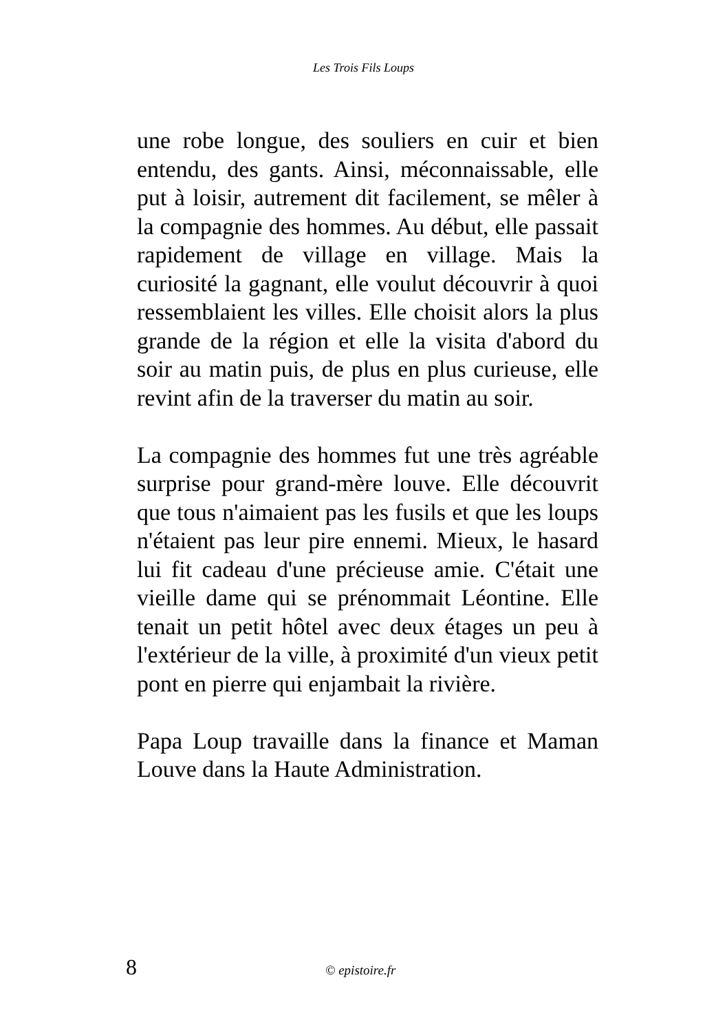Les Trois Fils Loups
une robe longue, des souliers en cuir et bien entendu, des gants. Ainsi, méconnaissable, elle put à loisir, autrement dit facilement, se mêler à la compagnie des hommes. Au début, elle passait rapidement de village en village. Mais la curiosité la gagnant, elle voulut découvrir à quoi ressemblaient les villes. Elle choisit alors la plus grande de la région et elle la visita d'abord du soir au matin puis, de plus en plus curieuse, elle revint afin de la traverser du matin au soir.
La compagnie des hommes fut une très agréable surprise pour grand-mère louve. Elle découvrit que tous n'aimaient pas les fusils et que les loups n'étaient pas leur pire ennemi. Mieux, le hasard lui fit cadeau d'une précieuse amie. C'était une vieille dame qui se prénommait Léontine. Elle tenait un petit hôtel avec deux étages un peu à l'extérieur de la ville, à proximité d'un vieux petit pont en pierre qui enjambait la rivière.
Papa Loup travaille dans la finance et Maman Louve dans la Haute Administration.
8 © epistoire.fr